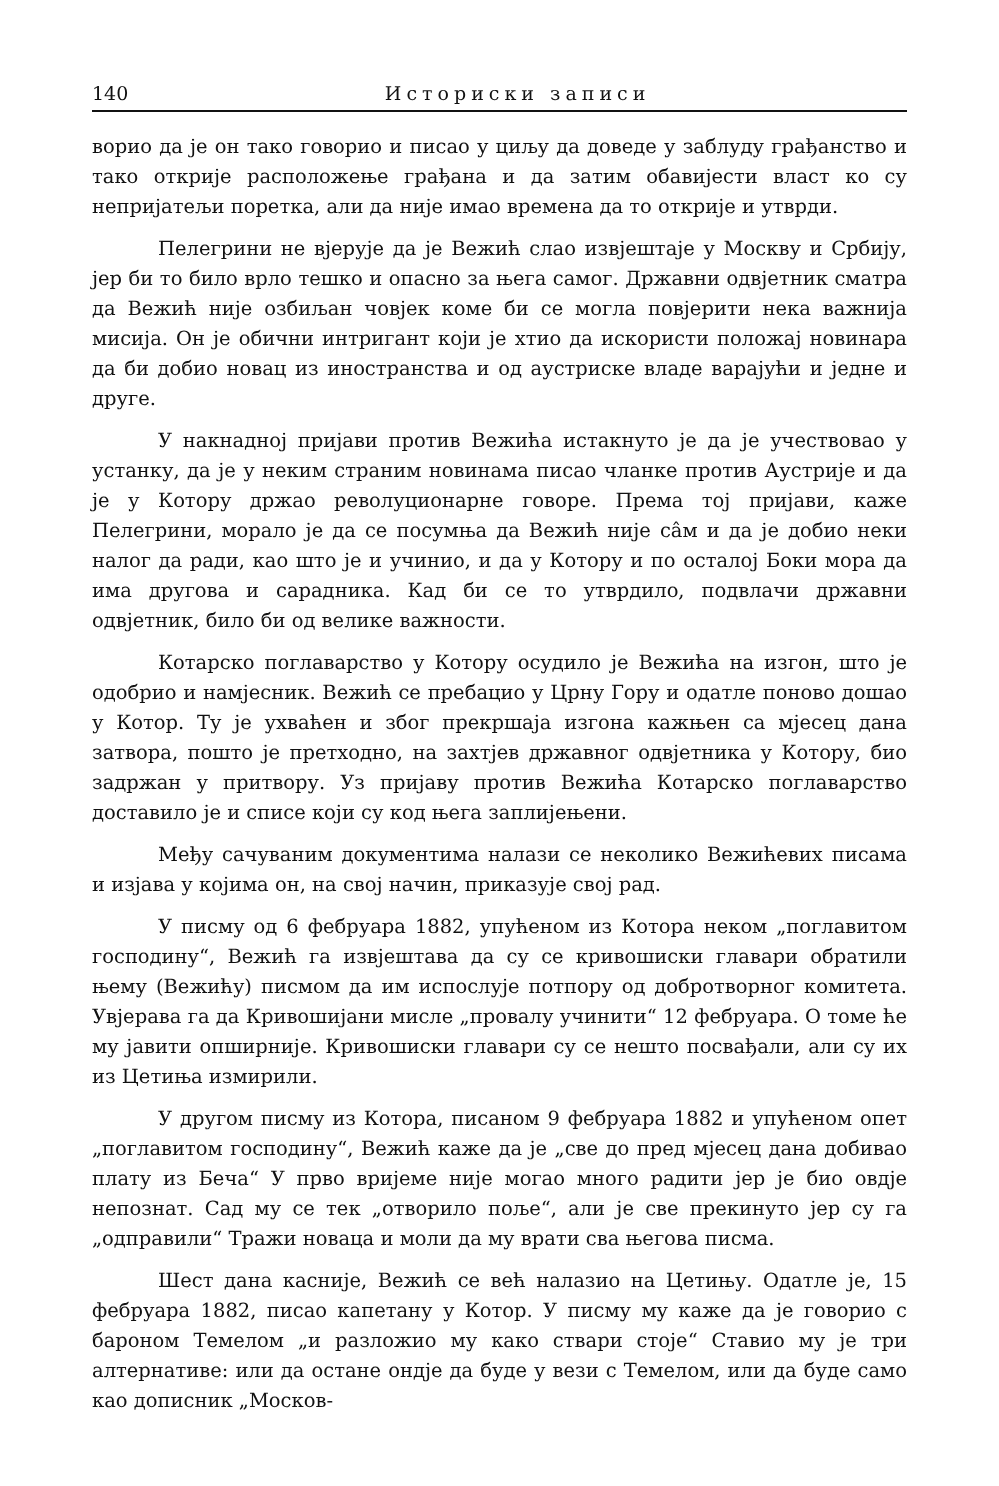140 Историски записи
ворио да је он тако говорио и писао у циљу да доведе у заблуду грађанство и тако открије расположење грађана и да затим обавијести власт ко су непријатељи поретка, али да није имао времена да то открије и утврди.
Пелегрини не вјерује да је Вежић слао извјештаје у Москву и Србију, јер би то било врло тешко и опасно за њега самог. Државни одвјетник сматра да Вежић није озбиљан човјек коме би се могла повјерити нека важнија мисија. Он је обични интригант који је хтио да искористи положај новинара да би добио новац из иностранства и од аустриске владе варајући и једне и друге.
У накнадној пријави против Вежића истакнуто је да је учествовао у устанку, да је у неким страним новинама писао чланке против Аустрије и да је у Котору држао револуционарне говоре. Према тој пријави, каже Пелегрини, морало је да се посумња да Вежић није сâм и да је добио неки налог да ради, као што је и учинио, и да у Котору и по осталој Боки мора да има другова и сарадника. Кад би се то утврдило, подвлачи државни одвјетник, било би од велике важности.
Котарско поглаварство у Котору осудило је Вежића на изгон, што је одобрио и намјесник. Вежић се пребацио у Црну Гору и одатле поново дошао у Котор. Ту је ухваћен и због прекршаја изгона кажњен са мјесец дана затвора, пошто је претходно, на захтјев државног одвјетника у Котору, био задржан у притвору. Уз пријаву против Вежића Котарско поглаварство доставило је и списе који су код њега заплијењени.
Међу сачуваним документима налази се неколико Вежићевих писама и изјава у којима он, на свој начин, приказује свој рад.
У писму од 6 фебруара 1882, упућеном из Котора неком „поглавитом господину“, Вежић га извјештава да су се кривошиски главари обратили њему (Вежићу) писмом да им испослује потпору од добротворног комитета. Увјерава га да Кривошијани мисле „провалу учинити“ 12 фебруара. О томе ће му јавити опширније. Кривошиски главари су се нешто посвађали, али су их из Цетиња измирили.
У другом писму из Котора, писаном 9 фебруара 1882 и упућеном опет „поглавитом господину“, Вежић каже да је „све до пред мјесец дана добивао плату из Беча“ У прво вријеме није могао много радити јер је био овдје непознат. Сад му се тек „отворило поље“, али је све прекинуто јер су га „одправили“ Тражи новаца и моли да му врати сва његова писма.
Шест дана касније, Вежић се већ налазио на Цетињу. Одатле је, 15 фебруара 1882, писао капетану у Котор. У писму му каже да је говорио с бароном Темелом „и разложио му како ствари стоје“ Ставио му је три алтернативе: или да остане ондје да буде у вези с Темелом, или да буде само као дописник „Москов-